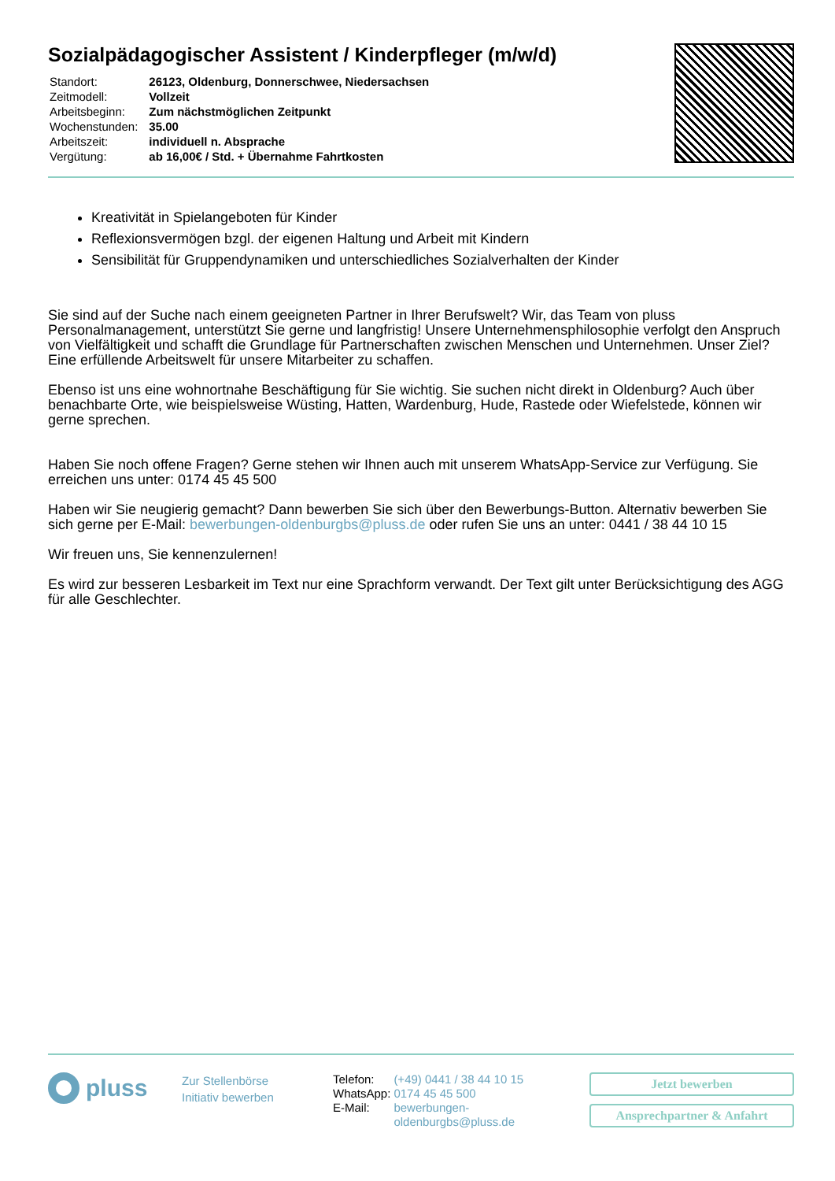Sozialpädagogischer Assistent / Kinderpfleger (m/w/d)
| Standort: | 26123, Oldenburg, Donnerschwee, Niedersachsen |
| Zeitmodell: | Vollzeit |
| Arbeitsbeginn: | Zum nächstmöglichen Zeitpunkt |
| Wochenstunden: | 35.00 |
| Arbeitszeit: | individuell n. Absprache |
| Vergütung: | ab 16,00€ / Std. + Übernahme Fahrtkosten |
Kreativität in Spielangeboten für Kinder
Reflexionsvermögen bzgl. der eigenen Haltung und Arbeit mit Kindern
Sensibilität für Gruppendynamiken und unterschiedliches Sozialverhalten der Kinder
Sie sind auf der Suche nach einem geeigneten Partner in Ihrer Berufswelt? Wir, das Team von pluss Personalmanagement, unterstützt Sie gerne und langfristig! Unsere Unternehmensphilosophie verfolgt den Anspruch von Vielfältigkeit und schafft die Grundlage für Partnerschaften zwischen Menschen und Unternehmen. Unser Ziel? Eine erfüllende Arbeitswelt für unsere Mitarbeiter zu schaffen.
Ebenso ist uns eine wohnortnahe Beschäftigung für Sie wichtig. Sie suchen nicht direkt in Oldenburg? Auch über benachbarte Orte, wie beispielsweise Wüsting, Hatten, Wardenburg, Hude, Rastede oder Wiefelstede, können wir gerne sprechen.
Haben Sie noch offene Fragen? Gerne stehen wir Ihnen auch mit unserem WhatsApp-Service zur Verfügung. Sie erreichen uns unter: 0174 45 45 500
Haben wir Sie neugierig gemacht? Dann bewerben Sie sich über den Bewerbungs-Button. Alternativ bewerben Sie sich gerne per E-Mail: bewerbungen-oldenburgbs@pluss.de oder rufen Sie uns an unter: 0441 / 38 44 10 15
Wir freuen uns, Sie kennenzulernen!
Es wird zur besseren Lesbarkeit im Text nur eine Sprachform verwandt. Der Text gilt unter Berücksichtigung des AGG für alle Geschlechter.
pluss
Zur Stellenbörse
Initiativ bewerben
| Telefon: | (+49) 0441 / 38 44 10 15 |
| WhatsApp: | 0174 45 45 500 |
| E-Mail: | bewerbungen- oldenburgbs@pluss.de |
Jetzt bewerben
Ansprechpartner & Anfahrt